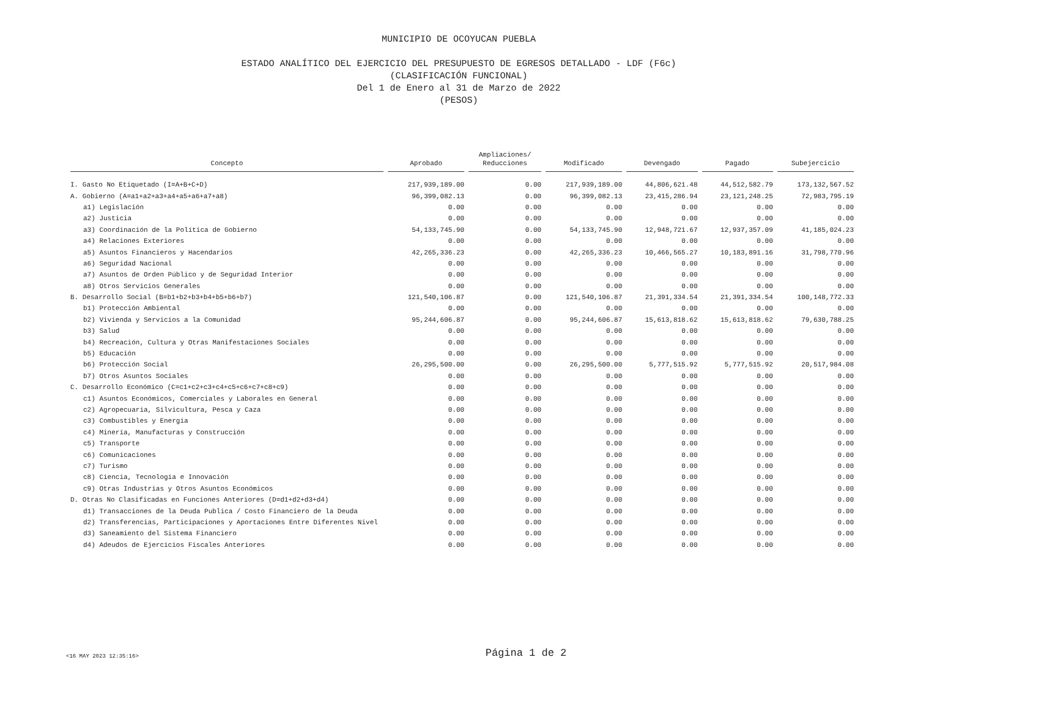MUNICIPIO DE OCOYUCAN PUEBLA
ESTADO ANALÍTICO DEL EJERCICIO DEL PRESUPUESTO DE EGRESOS DETALLADO - LDF (F6c)
(CLASIFICACIÓN FUNCIONAL)
Del 1 de Enero al 31 de Marzo de 2022
(PESOS)
| Concepto | Aprobado | Ampliaciones/ Reducciones | Modificado | Devengado | Pagado | Subejercicio |
| --- | --- | --- | --- | --- | --- | --- |
| I. Gasto No Etiquetado (I=A+B+C+D) | 217,939,189.00 | 0.00 | 217,939,189.00 | 44,806,621.48 | 44,512,582.79 | 173,132,567.52 |
| A. Gobierno (A=a1+a2+a3+a4+a5+a6+a7+a8) | 96,399,082.13 | 0.00 | 96,399,082.13 | 23,415,286.94 | 23,121,248.25 | 72,983,795.19 |
| a1) Legislación | 0.00 | 0.00 | 0.00 | 0.00 | 0.00 | 0.00 |
| a2) Justicia | 0.00 | 0.00 | 0.00 | 0.00 | 0.00 | 0.00 |
| a3) Coordinación de la Política de Gobierno | 54,133,745.90 | 0.00 | 54,133,745.90 | 12,948,721.67 | 12,937,357.09 | 41,185,024.23 |
| a4) Relaciones Exteriores | 0.00 | 0.00 | 0.00 | 0.00 | 0.00 | 0.00 |
| a5) Asuntos Financieros y Hacendarios | 42,265,336.23 | 0.00 | 42,265,336.23 | 10,466,565.27 | 10,183,891.16 | 31,798,770.96 |
| a6) Seguridad Nacional | 0.00 | 0.00 | 0.00 | 0.00 | 0.00 | 0.00 |
| a7) Asuntos de Orden Público y de Seguridad Interior | 0.00 | 0.00 | 0.00 | 0.00 | 0.00 | 0.00 |
| a8) Otros Servicios Generales | 0.00 | 0.00 | 0.00 | 0.00 | 0.00 | 0.00 |
| B. Desarrollo Social (B=b1+b2+b3+b4+b5+b6+b7) | 121,540,106.87 | 0.00 | 121,540,106.87 | 21,391,334.54 | 21,391,334.54 | 100,148,772.33 |
| b1) Protección Ambiental | 0.00 | 0.00 | 0.00 | 0.00 | 0.00 | 0.00 |
| b2) Vivienda y Servicios a la Comunidad | 95,244,606.87 | 0.00 | 95,244,606.87 | 15,613,818.62 | 15,613,818.62 | 79,630,788.25 |
| b3) Salud | 0.00 | 0.00 | 0.00 | 0.00 | 0.00 | 0.00 |
| b4) Recreación, Cultura y Otras Manifestaciones Sociales | 0.00 | 0.00 | 0.00 | 0.00 | 0.00 | 0.00 |
| b5) Educación | 0.00 | 0.00 | 0.00 | 0.00 | 0.00 | 0.00 |
| b6) Protección Social | 26,295,500.00 | 0.00 | 26,295,500.00 | 5,777,515.92 | 5,777,515.92 | 20,517,984.08 |
| b7) Otros Asuntos Sociales | 0.00 | 0.00 | 0.00 | 0.00 | 0.00 | 0.00 |
| C. Desarrollo Económico (C=c1+c2+c3+c4+c5+c6+c7+c8+c9) | 0.00 | 0.00 | 0.00 | 0.00 | 0.00 | 0.00 |
| c1) Asuntos Económicos, Comerciales y Laborales en General | 0.00 | 0.00 | 0.00 | 0.00 | 0.00 | 0.00 |
| c2) Agropecuaria, Silvicultura, Pesca y Caza | 0.00 | 0.00 | 0.00 | 0.00 | 0.00 | 0.00 |
| c3) Combustibles y Energía | 0.00 | 0.00 | 0.00 | 0.00 | 0.00 | 0.00 |
| c4) Minería, Manufacturas y Construcción | 0.00 | 0.00 | 0.00 | 0.00 | 0.00 | 0.00 |
| c5) Transporte | 0.00 | 0.00 | 0.00 | 0.00 | 0.00 | 0.00 |
| c6) Comunicaciones | 0.00 | 0.00 | 0.00 | 0.00 | 0.00 | 0.00 |
| c7) Turismo | 0.00 | 0.00 | 0.00 | 0.00 | 0.00 | 0.00 |
| c8) Ciencia, Tecnología e Innovación | 0.00 | 0.00 | 0.00 | 0.00 | 0.00 | 0.00 |
| c9) Otras Industrias y Otros Asuntos Económicos | 0.00 | 0.00 | 0.00 | 0.00 | 0.00 | 0.00 |
| D. Otras No Clasificadas en Funciones Anteriores (D=d1+d2+d3+d4) | 0.00 | 0.00 | 0.00 | 0.00 | 0.00 | 0.00 |
| d1) Transacciones de la Deuda Publica / Costo Financiero de la Deuda | 0.00 | 0.00 | 0.00 | 0.00 | 0.00 | 0.00 |
| d2) Transferencias, Participaciones y Aportaciones Entre Diferentes Nivel | 0.00 | 0.00 | 0.00 | 0.00 | 0.00 | 0.00 |
| d3) Saneamiento del Sistema Financiero | 0.00 | 0.00 | 0.00 | 0.00 | 0.00 | 0.00 |
| d4) Adeudos de Ejercicios Fiscales Anteriores | 0.00 | 0.00 | 0.00 | 0.00 | 0.00 | 0.00 |
<16 MAY 2023 12:35:16>
Página 1 de 2